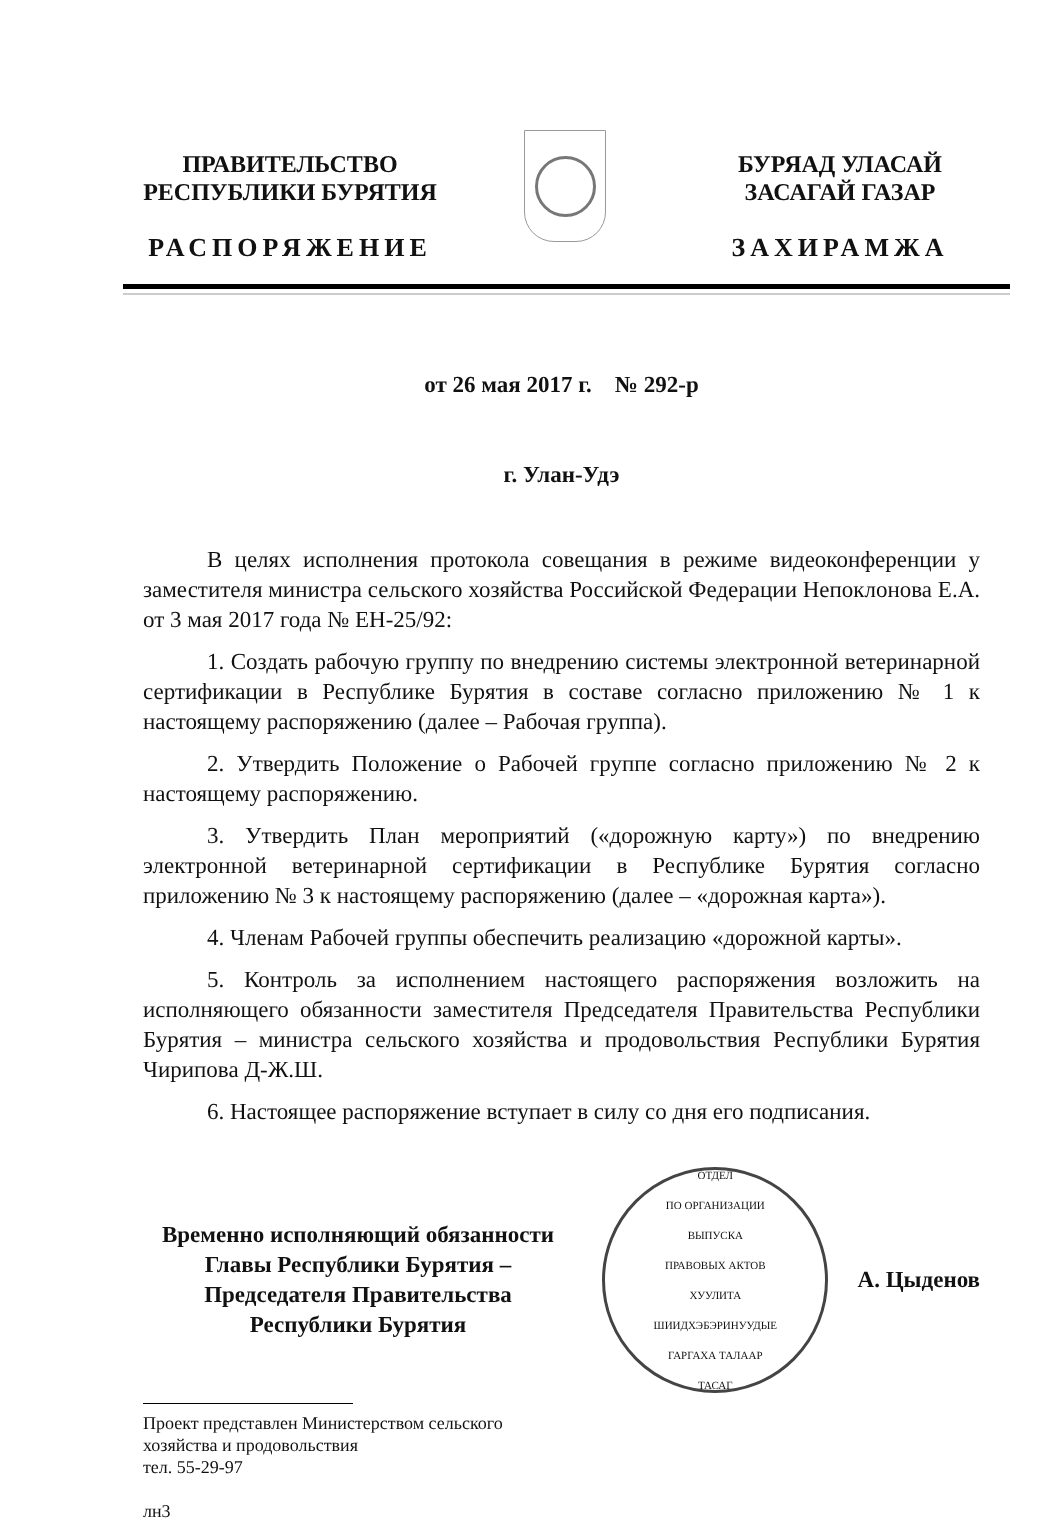ПРАВИТЕЛЬСТВО
РЕСПУБЛИКИ БУРЯТИЯ
РАСПОРЯЖЕНИЕ
БУРЯАД УЛАСАЙ
ЗАСАГАЙ ГАЗАР
ЗАХИРАМЖА
от 26 мая 2017 г. № 292-р
г. Улан-Удэ
В целях исполнения протокола совещания в режиме видеоконференции у заместителя министра сельского хозяйства Российской Федерации Непоклонова Е.А. от 3 мая 2017 года № ЕН-25/92:
1. Создать рабочую группу по внедрению системы электронной ветеринарной сертификации в Республике Бурятия в составе согласно приложению № 1 к настоящему распоряжению (далее – Рабочая группа).
2. Утвердить Положение о Рабочей группе согласно приложению № 2 к настоящему распоряжению.
3. Утвердить План мероприятий («дорожную карту») по внедрению электронной ветеринарной сертификации в Республике Бурятия согласно приложению № 3 к настоящему распоряжению (далее – «дорожная карта»).
4. Членам Рабочей группы обеспечить реализацию «дорожной карты».
5. Контроль за исполнением настоящего распоряжения возложить на исполняющего обязанности заместителя Председателя Правительства Республики Бурятия – министра сельского хозяйства и продовольствия Республики Бурятия Чирипова Д-Ж.Ш.
6. Настоящее распоряжение вступает в силу со дня его подписания.
Временно исполняющий обязанности Главы Республики Бурятия – Председателя Правительства Республики Бурятия
ОТДЕЛ
ПО ОРГАНИЗАЦИИ
ВЫПУСКА
ПРАВОВЫХ АКТОВ
ХУУЛИТА
ШИИДХЭБЭРИНУУДЫЕ
ГАРГАХА ТАЛААР
ТАСАГ
А. Цыденов
Проект представлен Министерством сельского
хозяйства и продовольствия
тел. 55-29-97
лн3